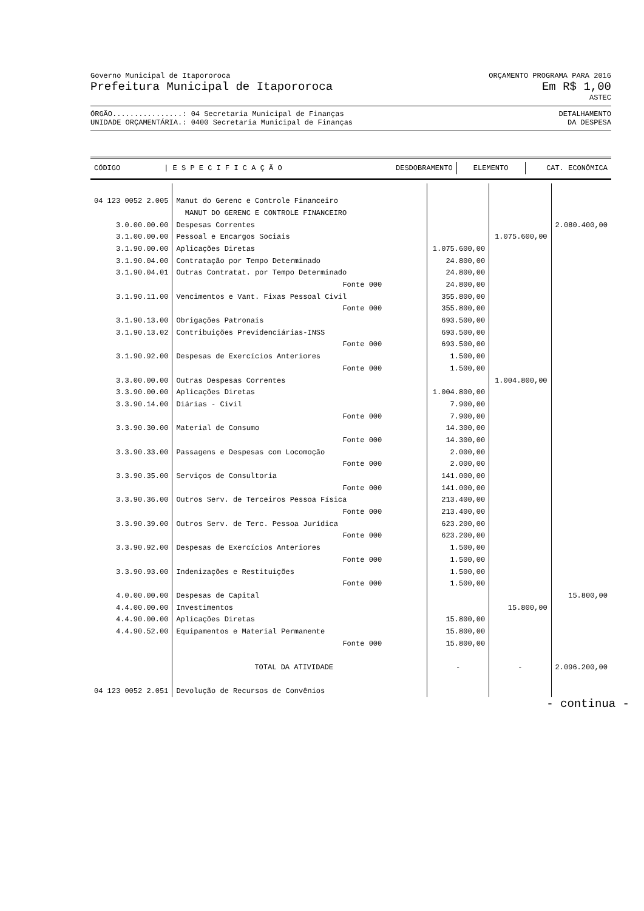Governo Municipal de Itapororoca ORÇAMENTO PROGRAMA PARA 2016
Prefeitura Municipal de Itapororoca Em R$ 1,00
ASTEC
ÓRGÃO................: 04 Secretaria Municipal de Finanças DETALHAMENTO
UNIDADE ORÇAMENTÁRIA.: 0400 Secretaria Municipal de Finanças DA DESPESA
| CÓDIGO / E S P E C I F I C A Ç Ã O | DESDOBRAMENTO | ELEMENTO | CAT. ECONÔMICA |
| --- | --- | --- | --- |
| 04 123 0052 2.005 | Manut do Gerenc e Controle Financeiro | | | |
| | MANUT DO GERENC E CONTROLE FINANCEIRO | | | |
| 3.0.00.00.00 | Despesas Correntes | | | 2.080.400,00 |
| 3.1.00.00.00 | Pessoal e Encargos Sociais | | 1.075.600,00 | |
| 3.1.90.00.00 | Aplicações Diretas | 1.075.600,00 | | |
| 3.1.90.04.00 | Contratação por Tempo Determinado | 24.800,00 | | |
| 3.1.90.04.01 | Outras Contratat. por Tempo Determinado | 24.800,00 | | |
| | Fonte 000 | 24.800,00 | | |
| 3.1.90.11.00 | Vencimentos e Vant. Fixas Pessoal Civil | 355.800,00 | | |
| | Fonte 000 | 355.800,00 | | |
| 3.1.90.13.00 | Obrigações Patronais | 693.500,00 | | |
| 3.1.90.13.02 | Contribuições Previdenciárias-INSS | 693.500,00 | | |
| | Fonte 000 | 693.500,00 | | |
| 3.1.90.92.00 | Despesas de Exercícios Anteriores | 1.500,00 | | |
| | Fonte 000 | 1.500,00 | | |
| 3.3.00.00.00 | Outras Despesas Correntes | | 1.004.800,00 | |
| 3.3.90.00.00 | Aplicações Diretas | 1.004.800,00 | | |
| 3.3.90.14.00 | Diárias - Civil | 7.900,00 | | |
| | Fonte 000 | 7.900,00 | | |
| 3.3.90.30.00 | Material de Consumo | 14.300,00 | | |
| | Fonte 000 | 14.300,00 | | |
| 3.3.90.33.00 | Passagens e Despesas com Locomoção | 2.000,00 | | |
| | Fonte 000 | 2.000,00 | | |
| 3.3.90.35.00 | Serviços de Consultoria | 141.000,00 | | |
| | Fonte 000 | 141.000,00 | | |
| 3.3.90.36.00 | Outros Serv. de Terceiros Pessoa Física | 213.400,00 | | |
| | Fonte 000 | 213.400,00 | | |
| 3.3.90.39.00 | Outros Serv. de Terc. Pessoa Jurídica | 623.200,00 | | |
| | Fonte 000 | 623.200,00 | | |
| 3.3.90.92.00 | Despesas de Exercícios Anteriores | 1.500,00 | | |
| | Fonte 000 | 1.500,00 | | |
| 3.3.90.93.00 | Indenizações e Restituições | 1.500,00 | | |
| | Fonte 000 | 1.500,00 | | |
| 4.0.00.00.00 | Despesas de Capital | | | 15.800,00 |
| 4.4.00.00.00 | Investimentos | | 15.800,00 | |
| 4.4.90.00.00 | Aplicações Diretas | 15.800,00 | | |
| 4.4.90.52.00 | Equipamentos e Material Permanente | 15.800,00 | | |
| | Fonte 000 | 15.800,00 | | |
| | TOTAL DA ATIVIDADE | - | - | 2.096.200,00 |
| 04 123 0052 2.051 | Devolução de Recursos de Convênios | | | |
- continua -